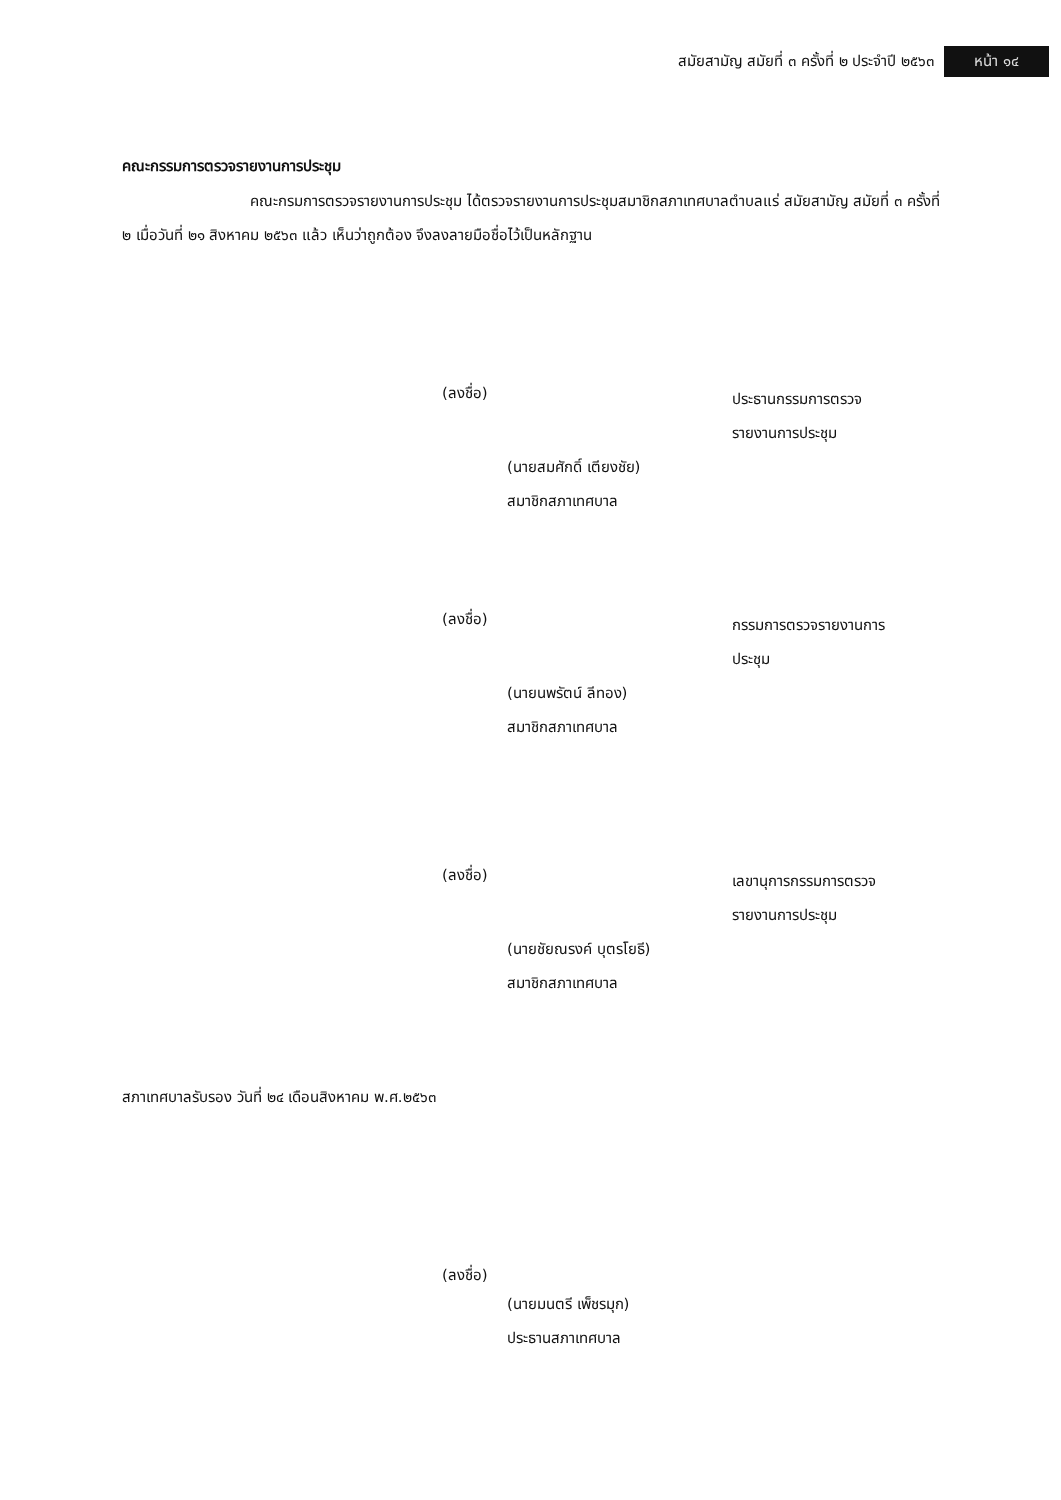สมัยสามัญ สมัยที่ ๓ ครั้งที่ ๒ ประจำปี ๒๕๖๓ หน้า ๑๔
คณะกรรมการตรวจรายงานการประชุม
คณะกรมการตรวจรายงานการประชุม ได้ตรวจรายงานการประชุมสมาชิกสภาเทศบาลตำบลแร่ สมัยสามัญ สมัยที่ ๓ ครั้งที่ ๒ เมื่อวันที่ ๒๑ สิงหาคม ๒๕๖๓ แล้ว เห็นว่าถูกต้อง จึงลงลายมือชื่อไว้เป็นหลักฐาน
(ลงชื่อ)
ประธานกรรมการตรวจ
รายงานการประชุม
(นายสมศักดิ์ เตียงชัย)
สมาชิกสภาเทศบาล
(ลงชื่อ)
กรรมการตรวจรายงานการ
ประชุม
(นายนพรัตน์ ลีทอง)
สมาชิกสภาเทศบาล
(ลงชื่อ)
เลขานุการกรรมการตรวจ
รายงานการประชุม
(นายชัยณรงค์ บุตรโยธี)
สมาชิกสภาเทศบาล
สภาเทศบาลรับรอง วันที่ ๒๔ เดือนสิงหาคม พ.ศ.๒๕๖๓
(ลงชื่อ)
(นายมนตรี เพ็ชรมุก)
ประธานสภาเทศบาล